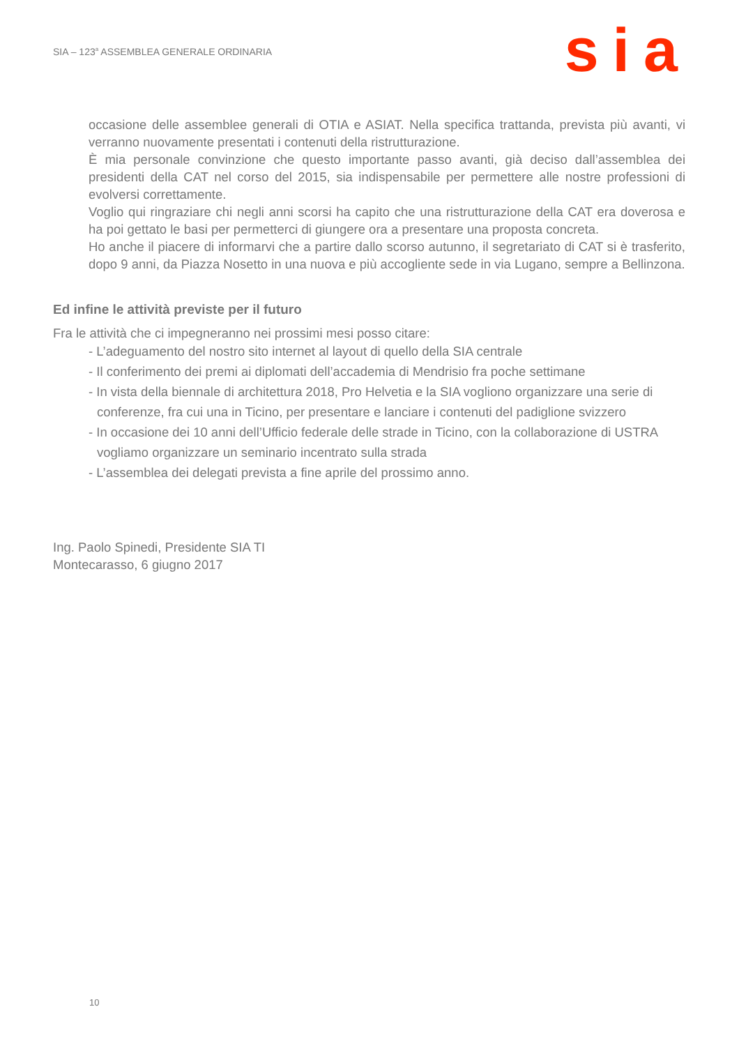SIA – 123<sup>a</sup> ASSEMBLEA GENERALE ORDINARIA
sia
occasione delle assemblee generali di OTIA e ASIAT. Nella specifica trattanda, prevista più avanti, vi verranno nuovamente presentati i contenuti della ristrutturazione.
È mia personale convinzione che questo importante passo avanti, già deciso dall’assemblea dei presidenti della CAT nel corso del 2015, sia indispensabile per permettere alle nostre professioni di evolversi correttamente.
Voglio qui ringraziare chi negli anni scorsi ha capito che una ristrutturazione della CAT era doverosa e ha poi gettato le basi per permetterci di giungere ora a presentare una proposta concreta.
Ho anche il piacere di informarvi che a partire dallo scorso autunno, il segretariato di CAT si è trasferito, dopo 9 anni, da Piazza Nosetto in una nuova e più accogliente sede in via Lugano, sempre a Bellinzona.
Ed infine le attività previste per il futuro
Fra le attività che ci impegneranno nei prossimi mesi posso citare:
- L’adeguamento del nostro sito internet al layout di quello della SIA centrale
- Il conferimento dei premi ai diplomati dell’accademia di Mendrisio fra poche settimane
- In vista della biennale di architettura 2018, Pro Helvetia e la SIA vogliono organizzare una serie di conferenze, fra cui una in Ticino, per presentare e lanciare i contenuti del padiglione svizzero
- In occasione dei 10 anni dell’Ufficio federale delle strade in Ticino, con la collaborazione di USTRA vogliamo organizzare un seminario incentrato sulla strada
- L’assemblea dei delegati prevista a fine aprile del prossimo anno.
Ing. Paolo Spinedi, Presidente SIA TI
Montecarasso, 6 giugno 2017
10